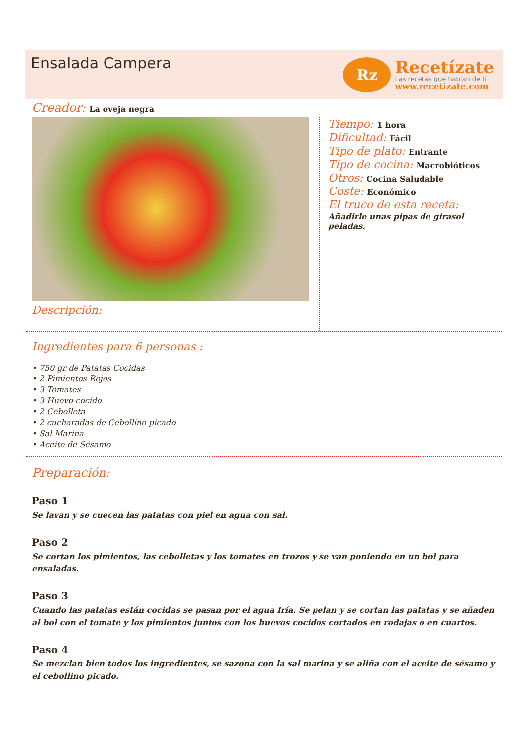Ensalada Campera
Rz
Recetízate
Las recetas que hablan de ti
www.recetizate.com
Creador: La oveja negra
Descripción:
Tiempo: 1 hora
Dificultad: Fácil
Tipo de plato: Entrante
Tipo de cocina: Macrobióticos
Otros: Cocina Saludable
Coste: Económico
El truco de esta receta:
Añadirle unas pipas de girasol peladas.
Ingredientes para 6 personas :
• 750 gr de Patatas Cocidas
• 2 Pimientos Rojos
• 3 Tomates
• 3 Huevo cocido
• 2 Cebolleta
• 2 cucharadas de Cebollino picado
• Sal Marina
• Aceite de Sésamo
Preparación:
Paso 1
Se lavan y se cuecen las patatas con piel en agua con sal.
Paso 2
Se cortan los pimientos, las cebolletas y los tomates en trozos y se van poniendo en un bol para ensaladas.
Paso 3
Cuando las patatas están cocidas se pasan por el agua fría. Se pelan y se cortan las patatas y se añaden al bol con el tomate y los pimientos juntos con los huevos cocidos cortados en rodajas o en cuartos.
Paso 4
Se mezclan bien todos los ingredientes, se sazona con la sal marina y se aliña con el aceite de sésamo y el cebollino picado.